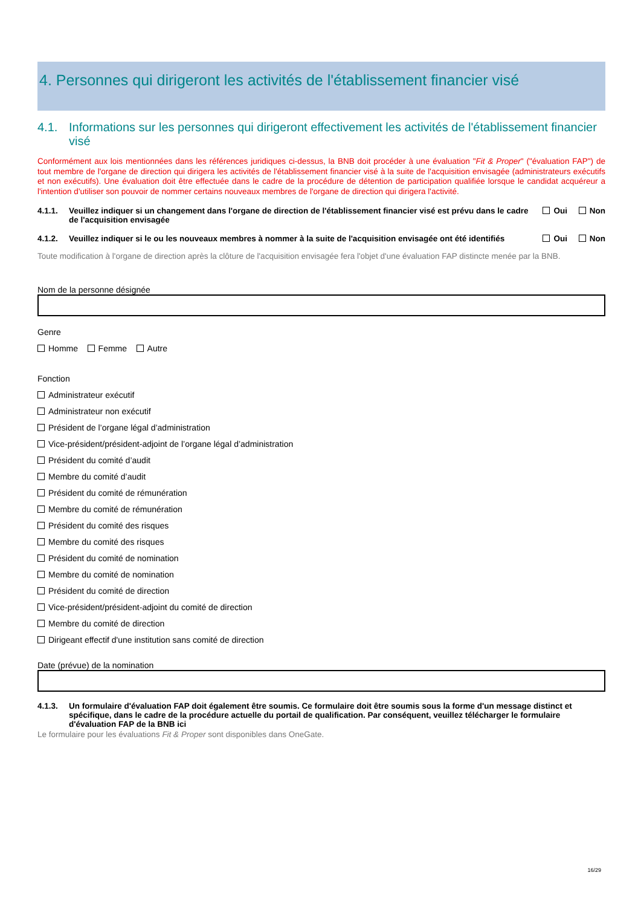4. Personnes qui dirigeront les activités de l'établissement financier visé
4.1. Informations sur les personnes qui dirigeront effectivement les activités de l'établissement financier visé
Conformément aux lois mentionnées dans les références juridiques ci-dessus, la BNB doit procéder à une évaluation "Fit & Proper" ("évaluation FAP") de tout membre de l'organe de direction qui dirigera les activités de l'établissement financier visé à la suite de l'acquisition envisagée (administrateurs exécutifs et non exécutifs). Une évaluation doit être effectuée dans le cadre de la procédure de détention de participation qualifiée lorsque le candidat acquéreur a l'intention d'utiliser son pouvoir de nommer certains nouveaux membres de l'organe de direction qui dirigera l'activité.
4.1.1. Veuillez indiquer si un changement dans l'organe de direction de l'établissement financier visé est prévu dans le cadre de l'acquisition envisagée Oui Non
4.1.2. Veuillez indiquer si le ou les nouveaux membres à nommer à la suite de l'acquisition envisagée ont été identifiés Oui Non
Toute modification à l'organe de direction après la clôture de l'acquisition envisagée fera l'objet d'une évaluation FAP distincte menée par la BNB.
Nom de la personne désignée
Genre
Homme Femme Autre
Fonction
Administrateur exécutif
Administrateur non exécutif
Président de l’organe légal d’administration
Vice-président/président-adjoint de l’organe légal d’administration
Président du comité d’audit
Membre du comité d’audit
Président du comité de rémunération
Membre du comité de rémunération
Président du comité des risques
Membre du comité des risques
Président du comité de nomination
Membre du comité de nomination
Président du comité de direction
Vice-président/président-adjoint du comité de direction
Membre du comité de direction
Dirigeant effectif d'une institution sans comité de direction
Date (prévue) de la nomination
4.1.3. Un formulaire d'évaluation FAP doit également être soumis. Ce formulaire doit être soumis sous la forme d'un message distinct et spécifique, dans le cadre de la procédure actuelle du portail de qualification. Par conséquent, veuillez télécharger le formulaire d'évaluation FAP de la BNB ici
Le formulaire pour les évaluations Fit & Proper sont disponibles dans OneGate.
16/29